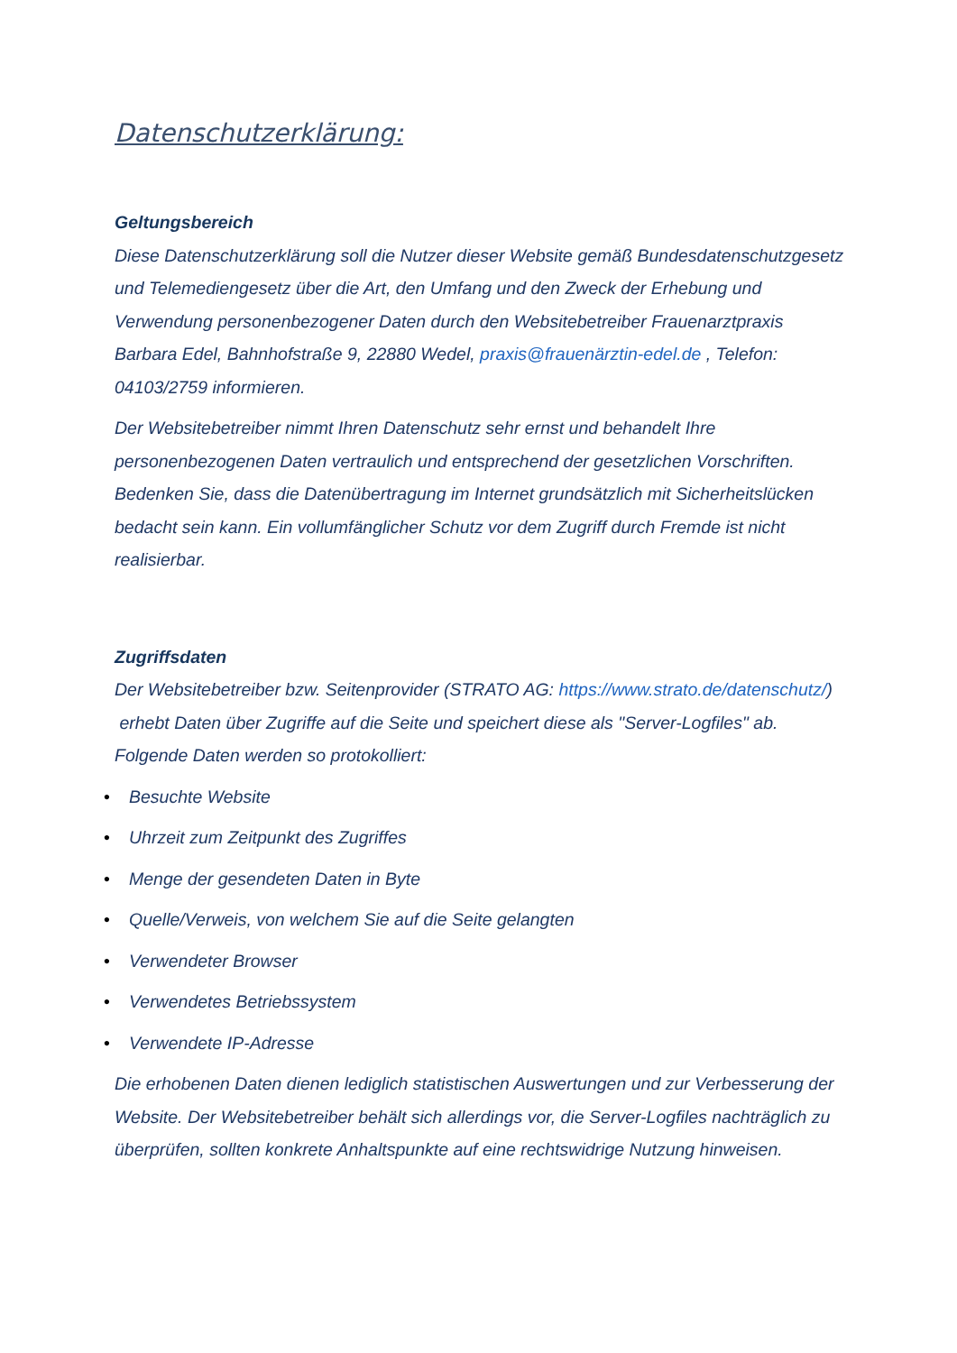Datenschutzerklärung:
Geltungsbereich
Diese Datenschutzerklärung soll die Nutzer dieser Website gemäß Bundesdatenschutzgesetz und Telemediengesetz über die Art, den Umfang und den Zweck der Erhebung und Verwendung personenbezogener Daten durch den Websitebetreiber Frauenarztpraxis Barbara Edel, Bahnhofstraße 9, 22880 Wedel, praxis@frauenärztin-edel.de , Telefon: 04103/2759 informieren.
Der Websitebetreiber nimmt Ihren Datenschutz sehr ernst und behandelt Ihre personenbezogenen Daten vertraulich und entsprechend der gesetzlichen Vorschriften. Bedenken Sie, dass die Datenübertragung im Internet grundsätzlich mit Sicherheitslücken bedacht sein kann. Ein vollumfänglicher Schutz vor dem Zugriff durch Fremde ist nicht realisierbar.
Zugriffsdaten
Der Websitebetreiber bzw. Seitenprovider (STRATO AG: https://www.strato.de/datenschutz/) erhebt Daten über Zugriffe auf die Seite und speichert diese als "Server-Logfiles" ab. Folgende Daten werden so protokolliert:
• Besuchte Website
• Uhrzeit zum Zeitpunkt des Zugriffes
• Menge der gesendeten Daten in Byte
• Quelle/Verweis, von welchem Sie auf die Seite gelangten
• Verwendeter Browser
• Verwendetes Betriebssystem
• Verwendete IP-Adresse
Die erhobenen Daten dienen lediglich statistischen Auswertungen und zur Verbesserung der Website. Der Websitebetreiber behält sich allerdings vor, die Server-Logfiles nachträglich zu überprüfen, sollten konkrete Anhaltspunkte auf eine rechtswidrige Nutzung hinweisen.